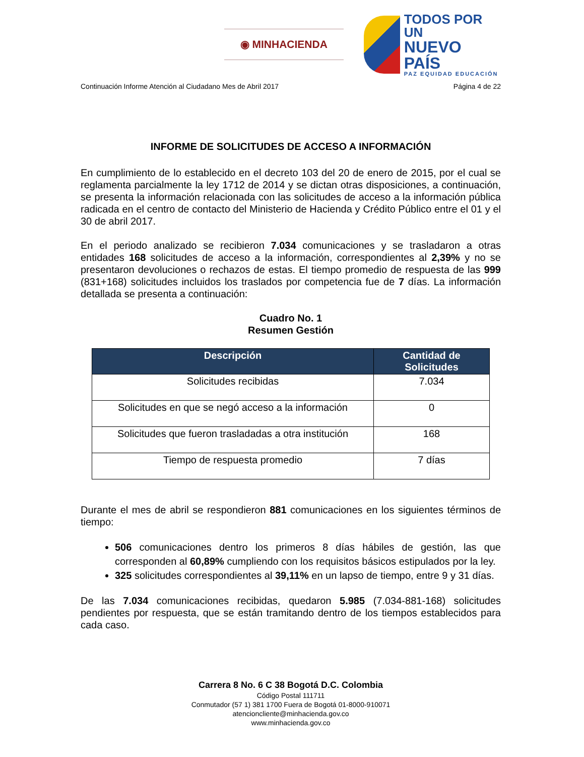◉ MINHACIENDA
TODOS POR UN
NUEVO PAÍS
PAZ EQUIDAD EDUCACIÓN
Continuación Informe Atención al Ciudadano Mes de Abril 2017 Página 4 de 22
INFORME DE SOLICITUDES DE ACCESO A INFORMACIÓN
En cumplimiento de lo establecido en el decreto 103 del 20 de enero de 2015, por el cual se reglamenta parcialmente la ley 1712 de 2014 y se dictan otras disposiciones, a continuación, se presenta la información relacionada con las solicitudes de acceso a la información pública radicada en el centro de contacto del Ministerio de Hacienda y Crédito Público entre el 01 y el 30 de abril 2017.
En el periodo analizado se recibieron 7.034 comunicaciones y se trasladaron a otras entidades 168 solicitudes de acceso a la información, correspondientes al 2,39% y no se presentaron devoluciones o rechazos de estas. El tiempo promedio de respuesta de las 999 (831+168) solicitudes incluidos los traslados por competencia fue de 7 días. La información detallada se presenta a continuación:
Cuadro No. 1
Resumen Gestión
| Descripción | Cantidad de Solicitudes |
| --- | --- |
| Solicitudes recibidas | 7.034 |
| Solicitudes en que se negó acceso a la información | 0 |
| Solicitudes que fueron trasladadas a otra institución | 168 |
| Tiempo de respuesta promedio | 7 días |
Durante el mes de abril se respondieron 881 comunicaciones en los siguientes términos de tiempo:
506 comunicaciones dentro los primeros 8 días hábiles de gestión, las que corresponden al 60,89% cumpliendo con los requisitos básicos estipulados por la ley.
325 solicitudes correspondientes al 39,11% en un lapso de tiempo, entre 9 y 31 días.
De las 7.034 comunicaciones recibidas, quedaron 5.985 (7.034-881-168) solicitudes pendientes por respuesta, que se están tramitando dentro de los tiempos establecidos para cada caso.
Carrera 8 No. 6 C 38 Bogotá D.C. Colombia
Código Postal 111711
Conmutador (57 1) 381 1700 Fuera de Bogotá 01-8000-910071
atencioncliente@minhacienda.gov.co
www.minhacienda.gov.co